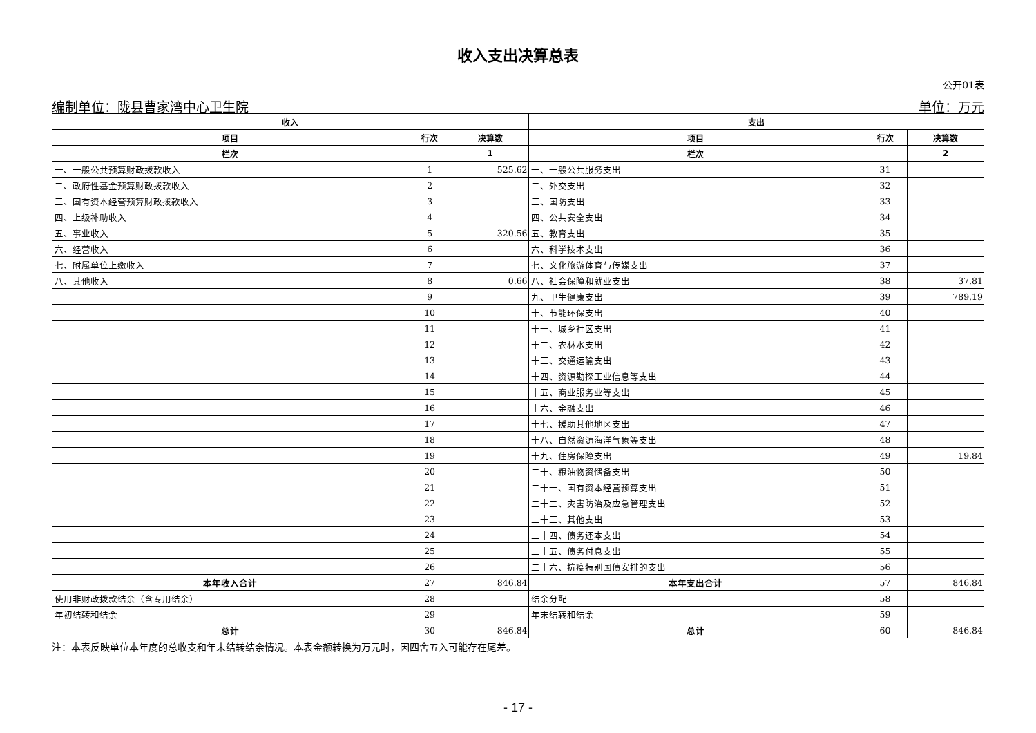收入支出决算总表
公开01表
编制单位：陇县曹家湾中心卫生院 单位：万元
| 收入 | | | 支出 | | |
| --- | --- | --- | --- | --- | --- |
| 项目 | 行次 | 决算数 | 项目 | 行次 | 决算数 |
| 栏次 | | 1 | 栏次 | | 2 |
| 一、一般公共预算财政拨款收入 | 1 | 525.62 | 一、一般公共服务支出 | 31 | |
| 二、政府性基金预算财政拨款收入 | 2 | | 二、外交支出 | 32 | |
| 三、国有资本经营预算财政拨款收入 | 3 | | 三、国防支出 | 33 | |
| 四、上级补助收入 | 4 | | 四、公共安全支出 | 34 | |
| 五、事业收入 | 5 | 320.56 | 五、教育支出 | 35 | |
| 六、经营收入 | 6 | | 六、科学技术支出 | 36 | |
| 七、附属单位上缴收入 | 7 | | 七、文化旅游体育与传媒支出 | 37 | |
| 八、其他收入 | 8 | 0.66 | 八、社会保障和就业支出 | 38 | 37.81 |
| | 9 | | 九、卫生健康支出 | 39 | 789.19 |
| | 10 | | 十、节能环保支出 | 40 | |
| | 11 | | 十一、城乡社区支出 | 41 | |
| | 12 | | 十二、农林水支出 | 42 | |
| | 13 | | 十三、交通运输支出 | 43 | |
| | 14 | | 十四、资源勘探工业信息等支出 | 44 | |
| | 15 | | 十五、商业服务业等支出 | 45 | |
| | 16 | | 十六、金融支出 | 46 | |
| | 17 | | 十七、援助其他地区支出 | 47 | |
| | 18 | | 十八、自然资源海洋气象等支出 | 48 | |
| | 19 | | 十九、住房保障支出 | 49 | 19.84 |
| | 20 | | 二十、粮油物资储备支出 | 50 | |
| | 21 | | 二十一、国有资本经营预算支出 | 51 | |
| | 22 | | 二十二、灾害防治及应急管理支出 | 52 | |
| | 23 | | 二十三、其他支出 | 53 | |
| | 24 | | 二十四、债务还本支出 | 54 | |
| | 25 | | 二十五、债务付息支出 | 55 | |
| | 26 | | 二十六、抗疫特别国债安排的支出 | 56 | |
| 本年收入合计 | 27 | 846.84 | 本年支出合计 | 57 | 846.84 |
| 使用非财政拨款结余（含专用结余） | 28 | | 结余分配 | 58 | |
| 年初结转和结余 | 29 | | 年末结转和结余 | 59 | |
| 总计 | 30 | 846.84 | 总计 | 60 | 846.84 |
注：本表反映单位本年度的总收支和年末结转结余情况。本表金额转换为万元时，因四舍五入可能存在尾差。
- 17 -